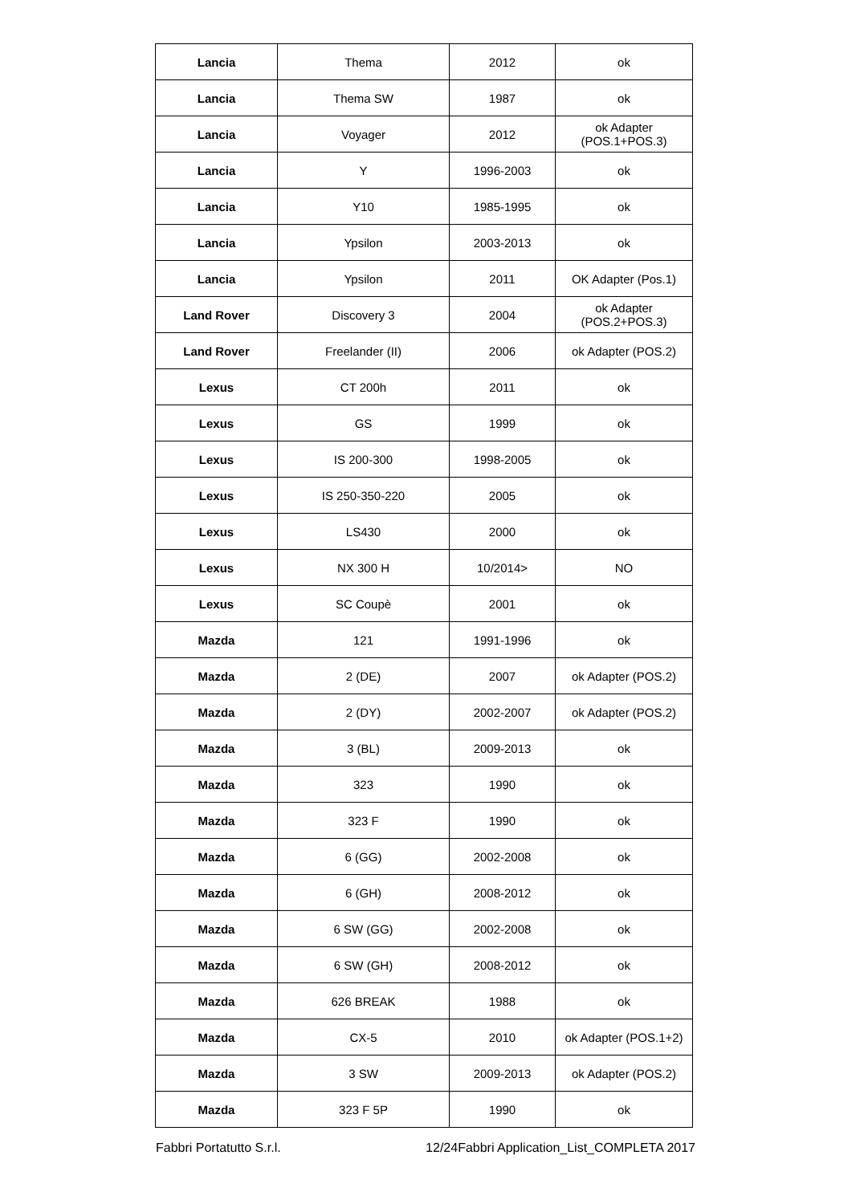| Lancia | Thema | 2012 | ok |
| Lancia | Thema SW | 1987 | ok |
| Lancia | Voyager | 2012 | ok Adapter (POS.1+POS.3) |
| Lancia | Y | 1996-2003 | ok |
| Lancia | Y10 | 1985-1995 | ok |
| Lancia | Ypsilon | 2003-2013 | ok |
| Lancia | Ypsilon | 2011 | OK Adapter (Pos.1) |
| Land Rover | Discovery 3 | 2004 | ok Adapter (POS.2+POS.3) |
| Land Rover | Freelander (II) | 2006 | ok Adapter (POS.2) |
| Lexus | CT 200h | 2011 | ok |
| Lexus | GS | 1999 | ok |
| Lexus | IS 200-300 | 1998-2005 | ok |
| Lexus | IS 250-350-220 | 2005 | ok |
| Lexus | LS430 | 2000 | ok |
| Lexus | NX 300 H | 10/2014> | NO |
| Lexus | SC Coupè | 2001 | ok |
| Mazda | 121 | 1991-1996 | ok |
| Mazda | 2 (DE) | 2007 | ok Adapter (POS.2) |
| Mazda | 2 (DY) | 2002-2007 | ok Adapter (POS.2) |
| Mazda | 3 (BL) | 2009-2013 | ok |
| Mazda | 323 | 1990 | ok |
| Mazda | 323 F | 1990 | ok |
| Mazda | 6 (GG) | 2002-2008 | ok |
| Mazda | 6 (GH) | 2008-2012 | ok |
| Mazda | 6 SW (GG) | 2002-2008 | ok |
| Mazda | 6 SW (GH) | 2008-2012 | ok |
| Mazda | 626 BREAK | 1988 | ok |
| Mazda | CX-5 | 2010 | ok Adapter (POS.1+2) |
| Mazda | 3 SW | 2009-2013 | ok Adapter (POS.2) |
| Mazda | 323 F 5P | 1990 | ok |
Fabbri Portatutto S.r.l. 12/24Fabbri Application_List_COMPLETA 2017